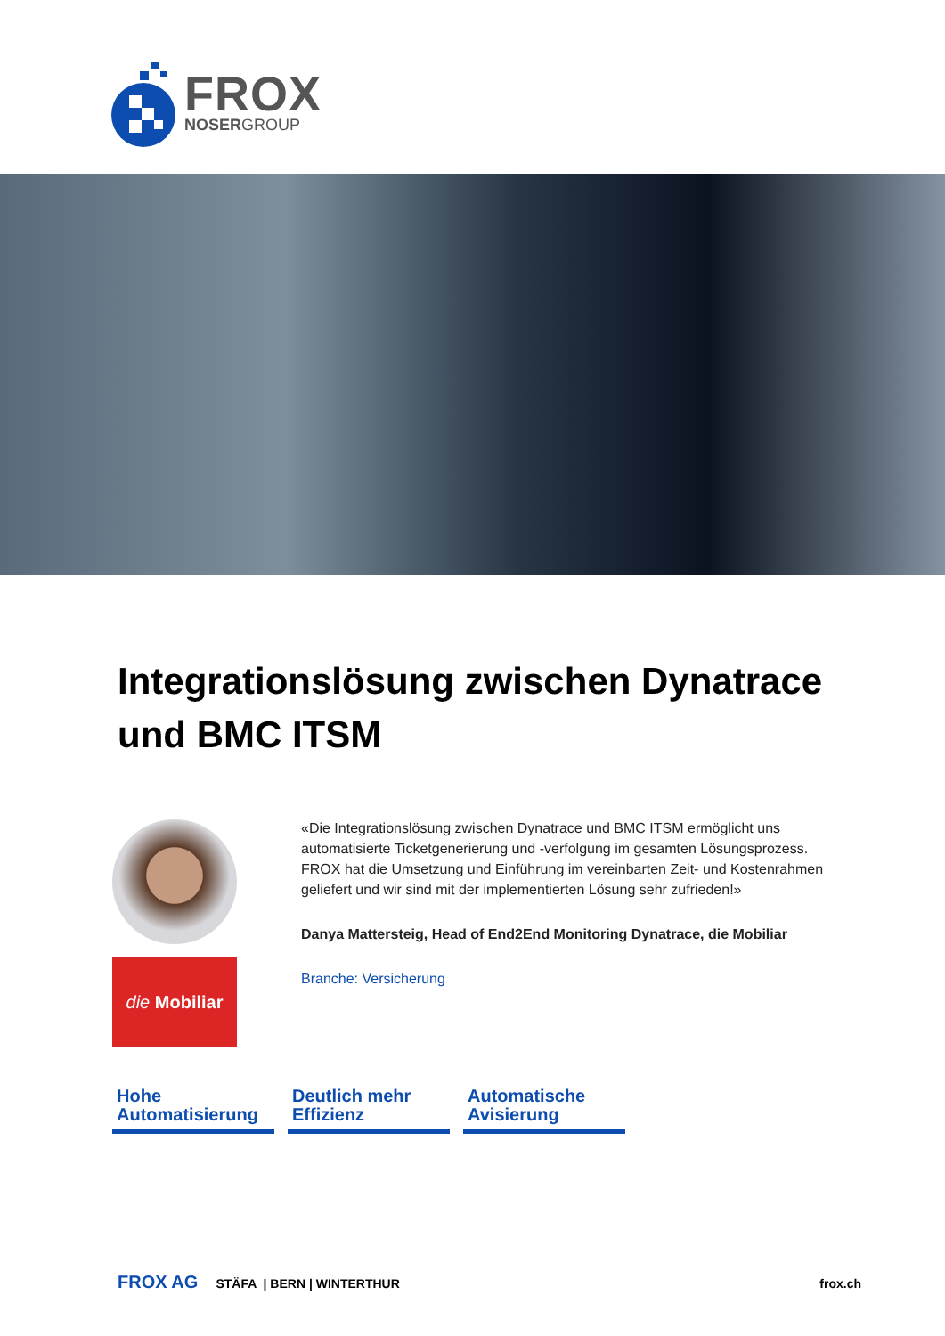FROX
NOSERGROUP
Integrationslösung zwischen Dynatrace und BMC ITSM
die Mobiliar
«Die Integrationslösung zwischen Dynatrace und BMC ITSM ermöglicht uns automatisierte Ticketgenerierung und -verfolgung im gesamten Lösungsprozess. FROX hat die Umsetzung und Einführung im vereinbarten Zeit- und Kostenrahmen geliefert und wir sind mit der implementierten Lösung sehr zufrieden!»
Danya Mattersteig, Head of End2End Monitoring Dynatrace, die Mobiliar
Branche: Versicherung
Hohe Automatisierung
Deutlich mehr Effizienz
Automatische Avisierung
FROX AG STÄFA | BERN | WINTERTHUR frox.ch